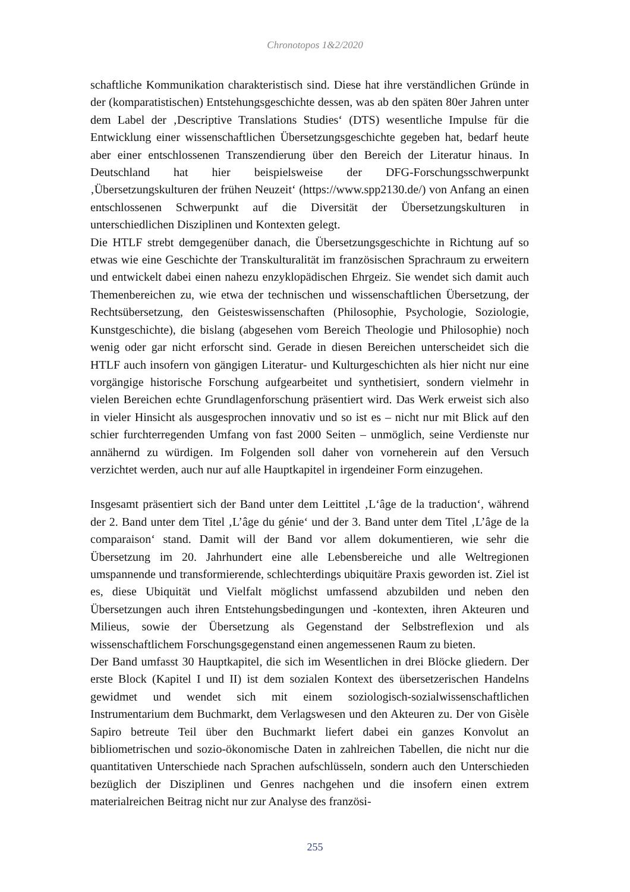Chronotopos 1&2/2020
schaftliche Kommunikation charakteristisch sind. Diese hat ihre verständlichen Gründe in der (komparatistischen) Entstehungsgeschichte dessen, was ab den späten 80er Jahren unter dem Label der ‚Descriptive Translations Studies‘ (DTS) wesentliche Impulse für die Entwicklung einer wissenschaftlichen Übersetzungsgeschichte gegeben hat, bedarf heute aber einer entschlossenen Transzendierung über den Bereich der Literatur hinaus. In Deutschland hat hier beispielsweise der DFG-Forschungsschwerpunkt ‚Übersetzungskulturen der frühen Neuzeit‘ (https://www.spp2130.de/) von Anfang an einen entschlossenen Schwerpunkt auf die Diversität der Übersetzungskulturen in unterschiedlichen Disziplinen und Kontexten gelegt.
Die HTLF strebt demgegenüber danach, die Übersetzungsgeschichte in Richtung auf so etwas wie eine Geschichte der Transkulturalität im französischen Sprachraum zu erweitern und entwickelt dabei einen nahezu enzyklopädischen Ehrgeiz. Sie wendet sich damit auch Themenbereichen zu, wie etwa der technischen und wissenschaftlichen Übersetzung, der Rechtsübersetzung, den Geisteswissenschaften (Philosophie, Psychologie, Soziologie, Kunstgeschichte), die bislang (abgesehen vom Bereich Theologie und Philosophie) noch wenig oder gar nicht erforscht sind. Gerade in diesen Bereichen unterscheidet sich die HTLF auch insofern von gängigen Literatur- und Kulturgeschichten als hier nicht nur eine vorgängige historische Forschung aufgearbeitet und synthetisiert, sondern vielmehr in vielen Bereichen echte Grundlagenforschung präsentiert wird. Das Werk erweist sich also in vieler Hinsicht als ausgesprochen innovativ und so ist es – nicht nur mit Blick auf den schier furchterregenden Umfang von fast 2000 Seiten – unmöglich, seine Verdienste nur annähernd zu würdigen. Im Folgenden soll daher von vorneherein auf den Versuch verzichtet werden, auch nur auf alle Hauptkapitel in irgendeiner Form einzugehen.
Insgesamt präsentiert sich der Band unter dem Leittitel ‚L‘âge de la traduction‘, während der 2. Band unter dem Titel ‚L’âge du génie‘ und der 3. Band unter dem Titel ‚L’âge de la comparaison‘ stand. Damit will der Band vor allem dokumentieren, wie sehr die Übersetzung im 20. Jahrhundert eine alle Lebensbereiche und alle Weltregionen umspannende und transformierende, schlechterdings ubiquitäre Praxis geworden ist. Ziel ist es, diese Ubiquität und Vielfalt möglichst umfassend abzubilden und neben den Übersetzungen auch ihren Entstehungsbedingungen und -kontexten, ihren Akteuren und Milieus, sowie der Übersetzung als Gegenstand der Selbstreflexion und als wissenschaftlichem Forschungsgegenstand einen angemessenen Raum zu bieten.
Der Band umfasst 30 Hauptkapitel, die sich im Wesentlichen in drei Blöcke gliedern. Der erste Block (Kapitel I und II) ist dem sozialen Kontext des übersetzerischen Handelns gewidmet und wendet sich mit einem soziologisch-sozialwissenschaftlichen Instrumentarium dem Buchmarkt, dem Verlagswesen und den Akteuren zu. Der von Gisèle Sapiro betreute Teil über den Buchmarkt liefert dabei ein ganzes Konvolut an bibliometrischen und sozio-ökonomische Daten in zahlreichen Tabellen, die nicht nur die quantitativen Unterschiede nach Sprachen aufschlüsseln, sondern auch den Unterschieden bezüglich der Disziplinen und Genres nachgehen und die insofern einen extrem materialreichen Beitrag nicht nur zur Analyse des französi-
255